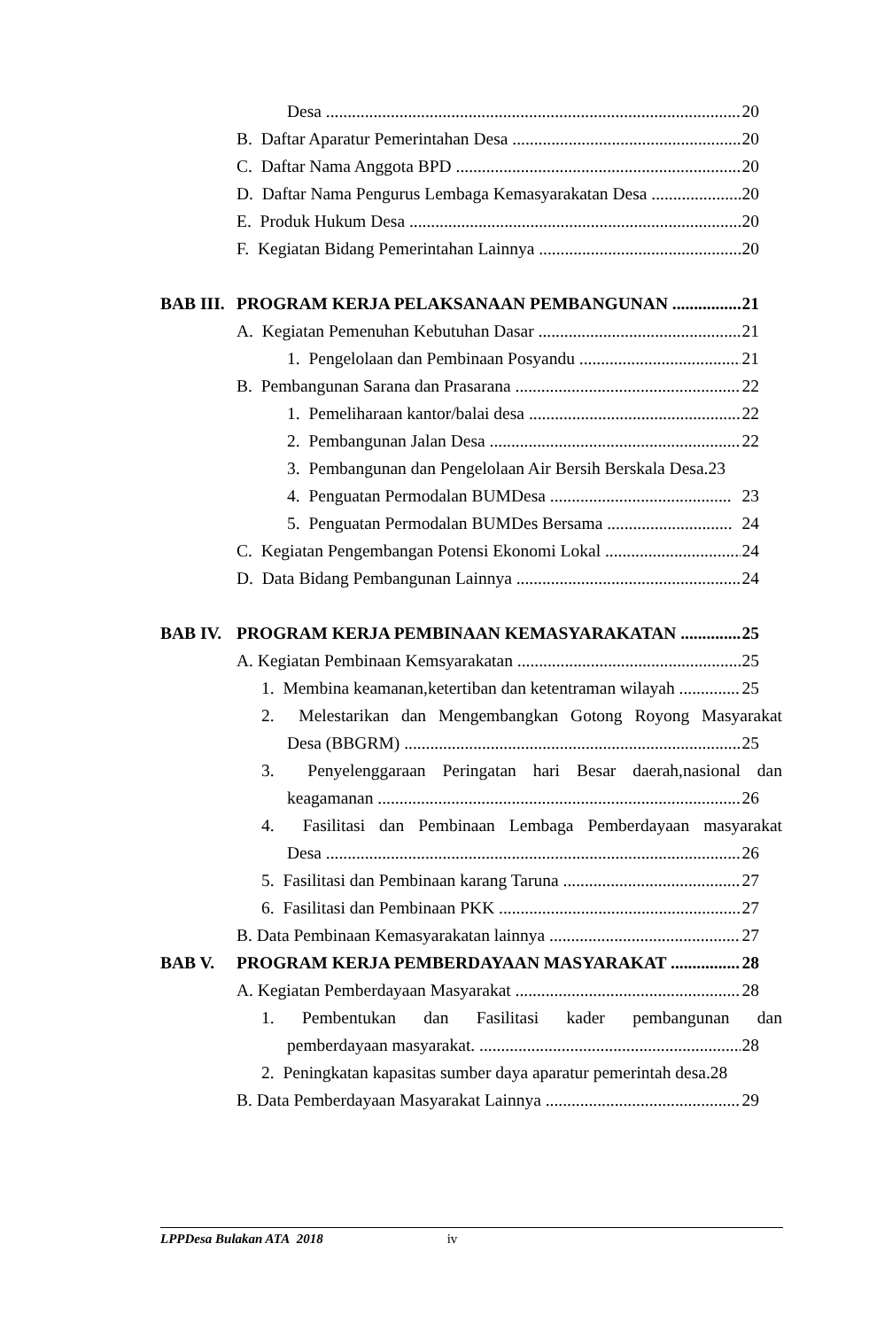Desa 20
B. Daftar Aparatur Pemerintahan Desa 20
C. Daftar Nama Anggota BPD 20
D. Daftar Nama Pengurus Lembaga Kemasyarakatan Desa 20
E. Produk Hukum Desa 20
F. Kegiatan Bidang Pemerintahan Lainnya 20
BAB III. PROGRAM KERJA PELAKSANAAN PEMBANGUNAN 21
A. Kegiatan Pemenuhan Kebutuhan Dasar 21
1. Pengelolaan dan Pembinaan Posyandu 21
B. Pembangunan Sarana dan Prasarana 22
1. Pemeliharaan kantor/balai desa 22
2. Pembangunan Jalan Desa 22
3. Pembangunan dan Pengelolaan Air Bersih Berskala Desa.23
4. Penguatan Permodalan BUMDesa 23
5. Penguatan Permodalan BUMDes Bersama 24
C. Kegiatan Pengembangan Potensi Ekonomi Lokal 24
D. Data Bidang Pembangunan Lainnya 24
BAB IV. PROGRAM KERJA PEMBINAAN KEMASYARAKATAN 25
A. Kegiatan Pembinaan Kemsyarakatan 25
1. Membina keamanan,ketertiban dan ketentraman wilayah 25
2. Melestarikan dan Mengembangkan Gotong Royong Masyarakat
Desa (BBGRM) 25
3. Penyelenggaraan Peringatan hari Besar daerah,nasional dan
keagamanan 26
4. Fasilitasi dan Pembinaan Lembaga Pemberdayaan masyarakat
Desa 26
5. Fasilitasi dan Pembinaan karang Taruna 27
6. Fasilitasi dan Pembinaan PKK 27
B. Data Pembinaan Kemasyarakatan lainnya 27
BAB V. PROGRAM KERJA PEMBERDAYAAN MASYARAKAT 28
A. Kegiatan Pemberdayaan Masyarakat 28
1. Pembentukan dan Fasilitasi kader pembangunan dan
pemberdayaan masyarakat. 28
2. Peningkatan kapasitas sumber daya aparatur pemerintah desa.28
B. Data Pemberdayaan Masyarakat Lainnya 29
LPPDesa Bulakan ATA 2018 iv